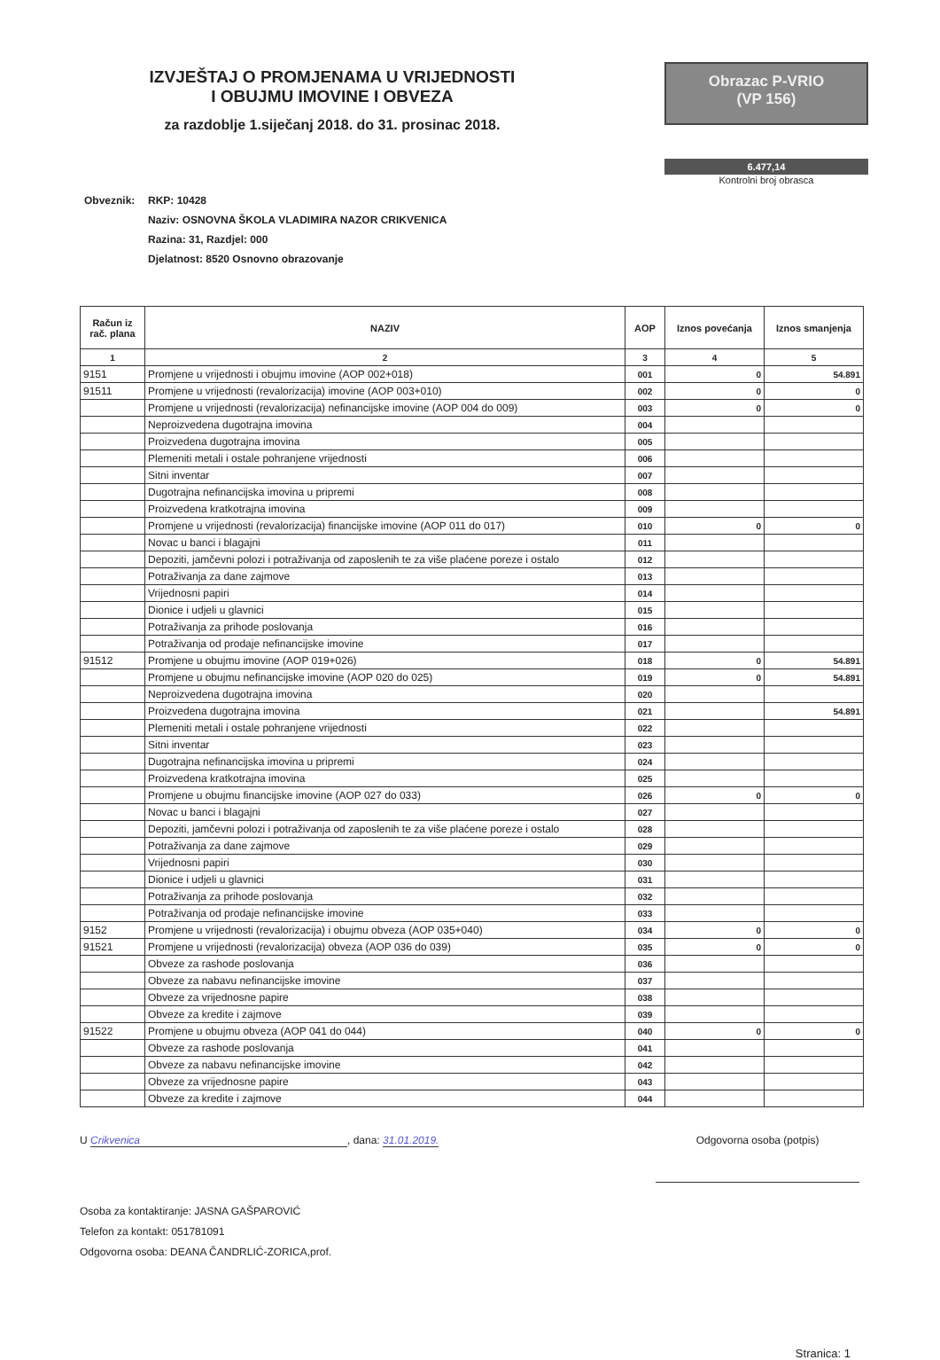IZVJEŠTAJ O PROMJENAMA U VRIJEDNOSTI
I OBUJMU IMOVINE I OBVEZA
za razdoblje 1.siječanj 2018. do 31. prosinac 2018.
Obrazac P-VRIO
(VP 156)
6.477,14
Kontrolni broj obrasca
Obveznik: RKP: 10428
Naziv: OSNOVNA ŠKOLA VLADIMIRA NAZOR CRIKVENICA
Razina: 31, Razdjel: 000
Djelatnost: 8520 Osnovno obrazovanje
| Račun iz rač. plana | NAZIV | AOP | Iznos povećanja | Iznos smanjenja |
| --- | --- | --- | --- | --- |
| 1 | 2 | 3 | 4 | 5 |
| 9151 | Promjene u vrijednosti i obujmu imovine (AOP 002+018) | 001 | 0 | 54.891 |
| 91511 | Promjene u vrijednosti (revalorizacija) imovine (AOP 003+010) | 002 | 0 | 0 |
| | Promjene u vrijednosti (revalorizacija) nefinancijske imovine (AOP 004 do 009) | 003 | 0 | 0 |
| | Neproizvedena dugotrajna imovina | 004 | | |
| | Proizvedena dugotrajna imovina | 005 | | |
| | Plemeniti metali i ostale pohranjene vrijednosti | 006 | | |
| | Sitni inventar | 007 | | |
| | Dugotrajna nefinancijska imovina u pripremi | 008 | | |
| | Proizvedena kratkotrajna imovina | 009 | | |
| | Promjene u vrijednosti (revalorizacija) financijske imovine (AOP 011 do 017) | 010 | 0 | 0 |
| | Novac u banci i blagajni | 011 | | |
| | Depoziti, jamčevni polozi i potraživanja od zaposlenih te za više plaćene poreze i ostalo | 012 | | |
| | Potraživanja za dane zajmove | 013 | | |
| | Vrijednosni papiri | 014 | | |
| | Dionice i udjeli u glavnici | 015 | | |
| | Potraživanja za prihode poslovanja | 016 | | |
| | Potraživanja od prodaje nefinancijske imovine | 017 | | |
| 91512 | Promjene u obujmu imovine (AOP 019+026) | 018 | 0 | 54.891 |
| | Promjene u obujmu nefinancijske imovine (AOP 020 do 025) | 019 | 0 | 54.891 |
| | Neproizvedena dugotrajna imovina | 020 | | |
| | Proizvedena dugotrajna imovina | 021 | | 54.891 |
| | Plemeniti metali i ostale pohranjene vrijednosti | 022 | | |
| | Sitni inventar | 023 | | |
| | Dugotrajna nefinancijska imovina u pripremi | 024 | | |
| | Proizvedena kratkotrajna imovina | 025 | | |
| | Promjene u obujmu financijske imovine (AOP 027 do 033) | 026 | 0 | 0 |
| | Novac u banci i blagajni | 027 | | |
| | Depoziti, jamčevni polozi i potraživanja od zaposlenih te za više plaćene poreze i ostalo | 028 | | |
| | Potraživanja za dane zajmove | 029 | | |
| | Vrijednosni papiri | 030 | | |
| | Dionice i udjeli u glavnici | 031 | | |
| | Potraživanja za prihode poslovanja | 032 | | |
| | Potraživanja od prodaje nefinancijske imovine | 033 | | |
| 9152 | Promjene u vrijednosti (revalorizacija) i obujmu obveza (AOP 035+040) | 034 | 0 | 0 |
| 91521 | Promjene u vrijednosti (revalorizacija) obveza (AOP 036 do 039) | 035 | 0 | 0 |
| | Obveze za rashode poslovanja | 036 | | |
| | Obveze za nabavu nefinancijske imovine | 037 | | |
| | Obveze za vrijednosne papire | 038 | | |
| | Obveze za kredite i zajmove | 039 | | |
| 91522 | Promjene u obujmu obveza (AOP 041 do 044) | 040 | 0 | 0 |
| | Obveze za rashode poslovanja | 041 | | |
| | Obveze za nabavu nefinancijske imovine | 042 | | |
| | Obveze za vrijednosne papire | 043 | | |
| | Obveze za kredite i zajmove | 044 | | |
U Crikvenica, dana: 31.01.2019. Odgovorna osoba (potpis)
Osoba za kontaktiranje: JASNA GAŠPAROVIĆ
Telefon za kontakt: 051781091
Odgovorna osoba: DEANA ČANDRLIĆ-ZORICA,prof.
Stranica: 1